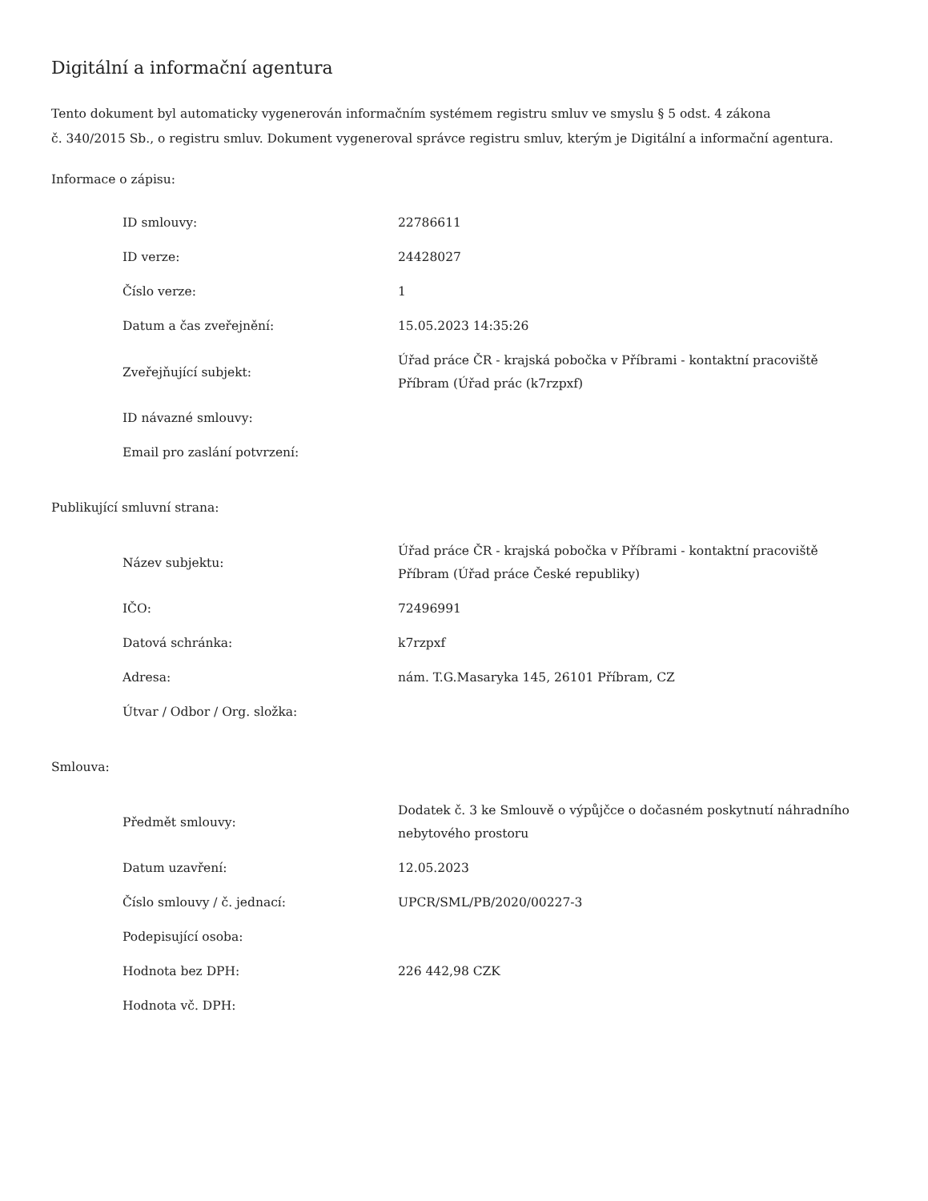Digitální a informační agentura
Tento dokument byl automaticky vygenerován informačním systémem registru smluv ve smyslu § 5 odst. 4 zákona
č. 340/2015 Sb., o registru smluv. Dokument vygeneroval správce registru smluv, kterým je Digitální a informační agentura.
Informace o zápisu:
| ID smlouvy: | 22786611 |
| ID verze: | 24428027 |
| Číslo verze: | 1 |
| Datum a čas zveřejnění: | 15.05.2023 14:35:26 |
| Zveřejňující subjekt: | Úřad práce ČR - krajská pobočka v Příbrami - kontaktní pracoviště Příbram (Úřad prác (k7rzpxf) |
| ID návazné smlouvy: | |
| Email pro zaslání potvrzení: | |
Publikující smluvní strana:
| Název subjektu: | Úřad práce ČR - krajská pobočka v Příbrami - kontaktní pracoviště Příbram (Úřad práce České republiky) |
| IČO: | 72496991 |
| Datová schránka: | k7rzpxf |
| Adresa: | nám. T.G.Masaryka 145, 26101 Příbram, CZ |
| Útvar / Odbor / Org. složka: | |
Smlouva:
| Předmět smlouvy: | Dodatek č. 3 ke Smlouvě o výpůjčce o dočasném poskytnutí náhradního nebytového prostoru |
| Datum uzavření: | 12.05.2023 |
| Číslo smlouvy / č. jednací: | UPCR/SML/PB/2020/00227-3 |
| Podepisující osoba: | |
| Hodnota bez DPH: | 226 442,98 CZK |
| Hodnota vč. DPH: | |